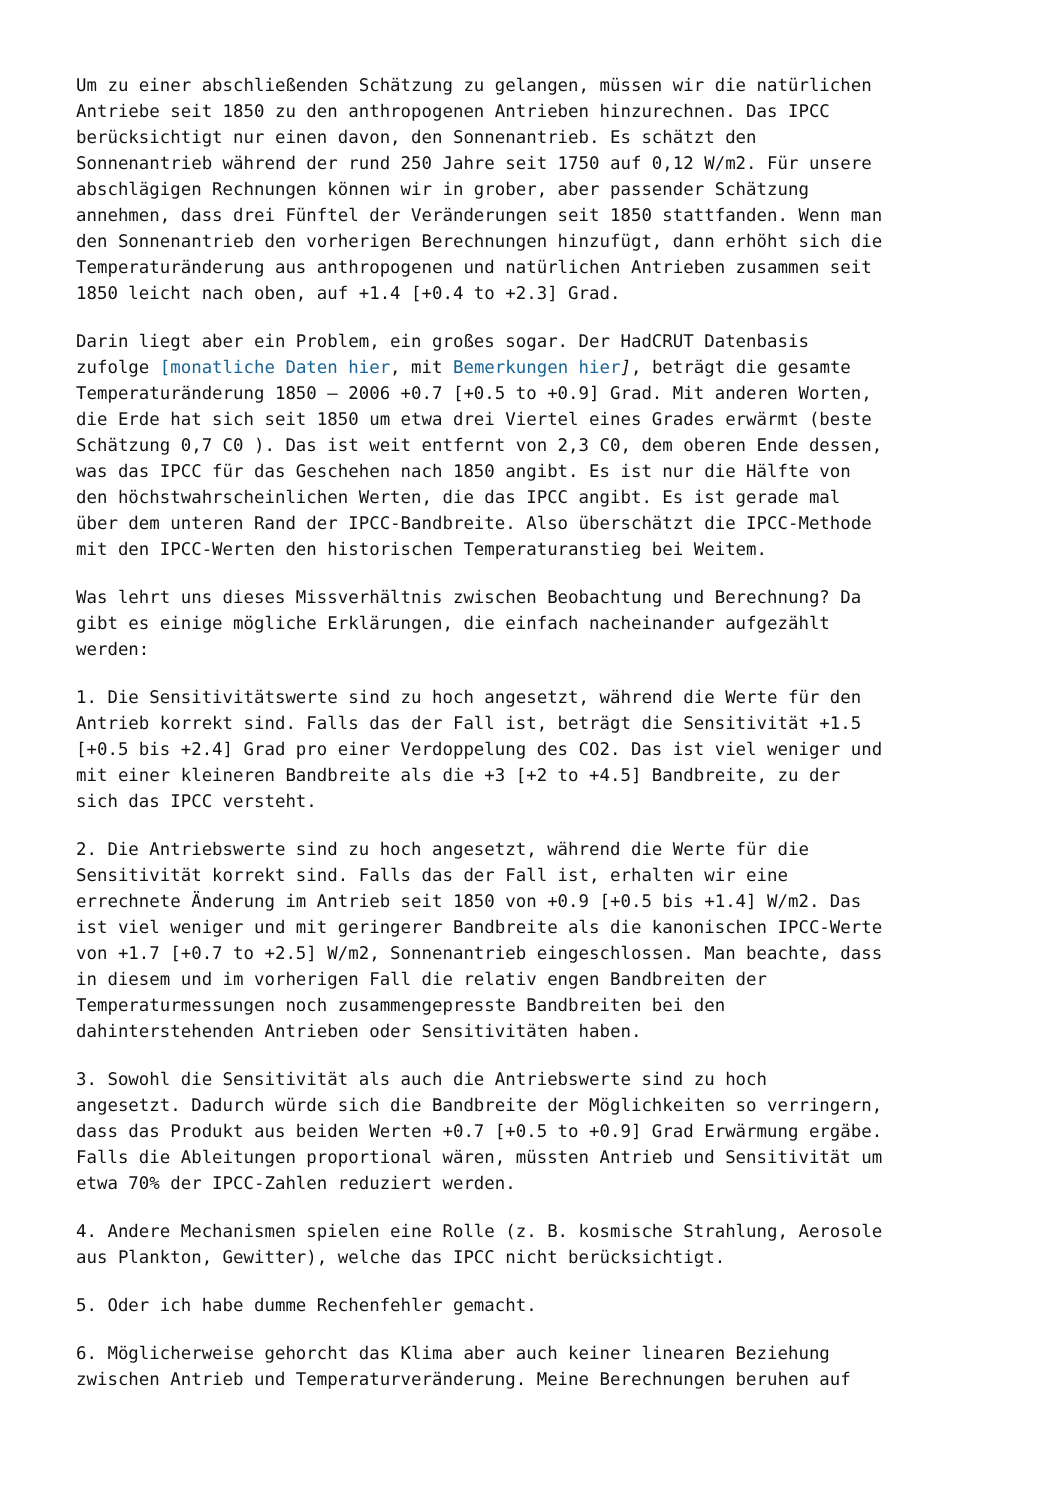Um zu einer abschließenden Schätzung zu gelangen, müssen wir die natürlichen Antriebe seit 1850 zu den anthropogenen Antrieben hinzurechnen. Das IPCC berücksichtigt nur einen davon, den Sonnenantrieb. Es schätzt den Sonnenantrieb während der rund 250 Jahre seit 1750 auf 0,12 W/m2. Für unsere abschlägigen Rechnungen können wir in grober, aber passender Schätzung annehmen, dass drei Fünftel der Veränderungen seit 1850 stattfanden. Wenn man den Sonnenantrieb den vorherigen Berechnungen hinzufügt, dann erhöht sich die Temperaturänderung aus anthropogenen und natürlichen Antrieben zusammen seit 1850 leicht nach oben, auf +1.4 [+0.4 to +2.3] Grad.
Darin liegt aber ein Problem, ein großes sogar. Der HadCRUT Datenbasis zufolge [monatliche Daten hier, mit Bemerkungen hier], beträgt die gesamte Temperaturänderung 1850 – 2006 +0.7 [+0.5 to +0.9] Grad. Mit anderen Worten, die Erde hat sich seit 1850 um etwa drei Viertel eines Grades erwärmt (beste Schätzung 0,7 C0 ). Das ist weit entfernt von 2,3 C0, dem oberen Ende dessen, was das IPCC für das Geschehen nach 1850 angibt. Es ist nur die Hälfte von den höchstwahrscheinlichen Werten, die das IPCC angibt. Es ist gerade mal über dem unteren Rand der IPCC-Bandbreite. Also überschätzt die IPCC-Methode mit den IPCC-Werten den historischen Temperaturanstieg bei Weitem.
Was lehrt uns dieses Missverhältnis zwischen Beobachtung und Berechnung? Da gibt es einige mögliche Erklärungen, die einfach nacheinander aufgezählt werden:
1. Die Sensitivitätswerte sind zu hoch angesetzt, während die Werte für den Antrieb korrekt sind. Falls das der Fall ist, beträgt die Sensitivität +1.5 [+0.5 bis +2.4] Grad pro einer Verdoppelung des CO2. Das ist viel weniger und mit einer kleineren Bandbreite als die +3 [+2 to +4.5] Bandbreite, zu der sich das IPCC versteht.
2. Die Antriebswerte sind zu hoch angesetzt, während die Werte für die Sensitivität korrekt sind. Falls das der Fall ist, erhalten wir eine errechnete Änderung im Antrieb seit 1850 von +0.9 [+0.5 bis +1.4] W/m2. Das ist viel weniger und mit geringerer Bandbreite als die kanonischen IPCC-Werte von +1.7 [+0.7 to +2.5] W/m2, Sonnenantrieb eingeschlossen. Man beachte, dass in diesem und im vorherigen Fall die relativ engen Bandbreiten der Temperaturmessungen noch zusammengepresste Bandbreiten bei den dahinterstehenden Antrieben oder Sensitivitäten haben.
3. Sowohl die Sensitivität als auch die Antriebswerte sind zu hoch angesetzt. Dadurch würde sich die Bandbreite der Möglichkeiten so verringern, dass das Produkt aus beiden Werten +0.7 [+0.5 to +0.9] Grad Erwärmung ergäbe. Falls die Ableitungen proportional wären, müssten Antrieb und Sensitivität um etwa 70% der IPCC-Zahlen reduziert werden.
4. Andere Mechanismen spielen eine Rolle (z. B. kosmische Strahlung, Aerosole aus Plankton, Gewitter), welche das IPCC nicht berücksichtigt.
5. Oder ich habe dumme Rechenfehler gemacht.
6. Möglicherweise gehorcht das Klima aber auch keiner linearen Beziehung zwischen Antrieb und Temperaturveränderung. Meine Berechnungen beruhen auf